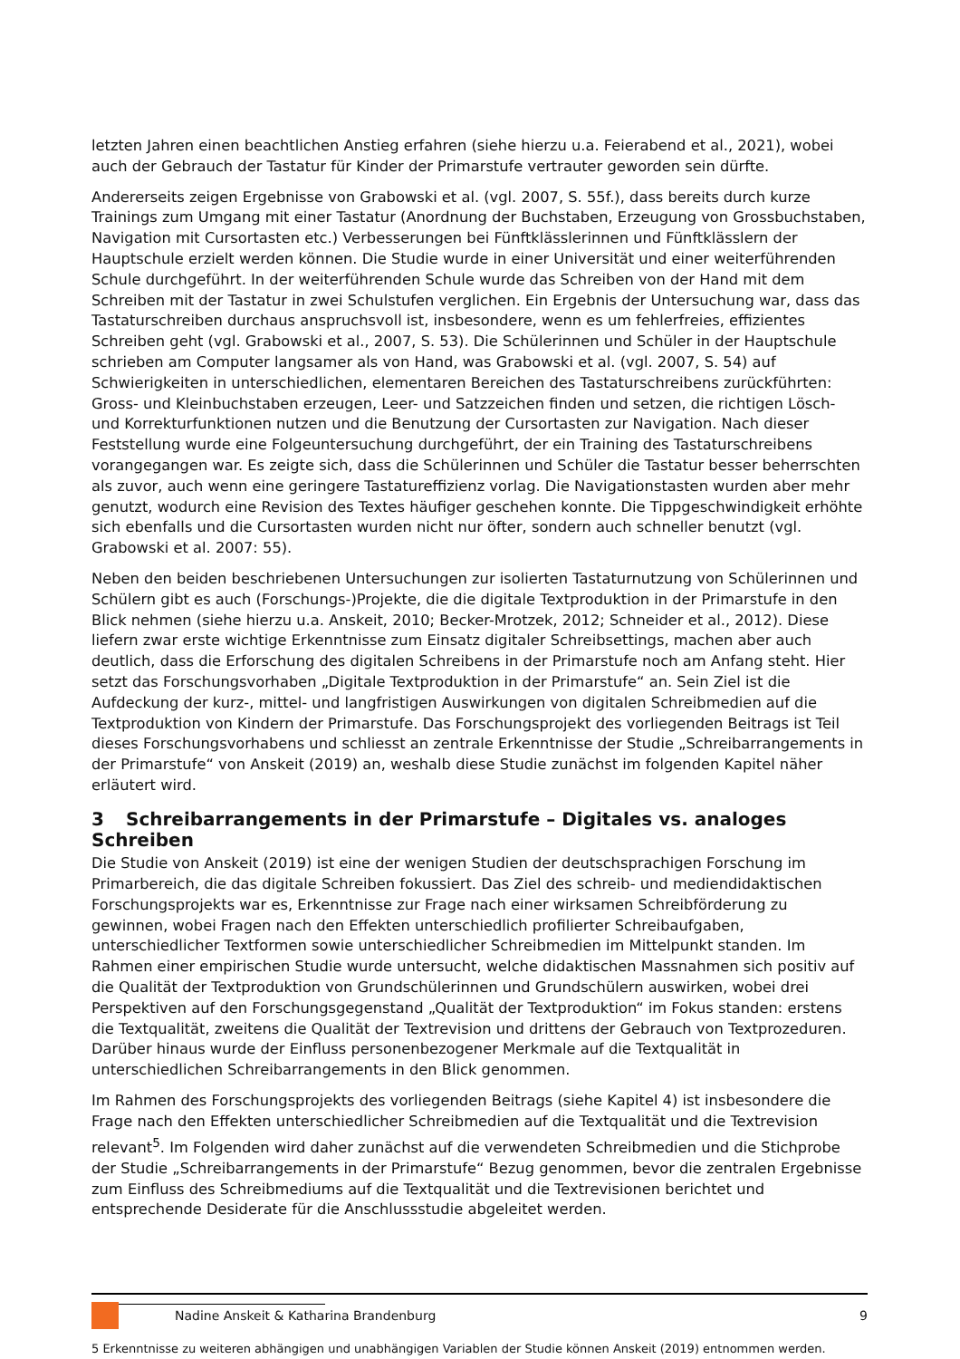letzten Jahren einen beachtlichen Anstieg erfahren (siehe hierzu u.a. Feierabend et al., 2021), wobei auch der Gebrauch der Tastatur für Kinder der Primarstufe vertrauter geworden sein dürfte.
Andererseits zeigen Ergebnisse von Grabowski et al. (vgl. 2007, S. 55f.), dass bereits durch kurze Trainings zum Umgang mit einer Tastatur (Anordnung der Buchstaben, Erzeugung von Grossbuchstaben, Navigation mit Cursortasten etc.) Verbesserungen bei Fünftklässlerinnen und Fünftklässlern der Hauptschule erzielt werden können. Die Studie wurde in einer Universität und einer weiterführenden Schule durchgeführt. In der weiterführenden Schule wurde das Schreiben von der Hand mit dem Schreiben mit der Tastatur in zwei Schulstufen verglichen. Ein Ergebnis der Untersuchung war, dass das Tastaturschreiben durchaus anspruchsvoll ist, insbesondere, wenn es um fehlerfreies, effizientes Schreiben geht (vgl. Grabowski et al., 2007, S. 53). Die Schülerinnen und Schüler in der Hauptschule schrieben am Computer langsamer als von Hand, was Grabowski et al. (vgl. 2007, S. 54) auf Schwierigkeiten in unterschiedlichen, elementaren Bereichen des Tastaturschreibens zurückführten: Gross- und Kleinbuchstaben erzeugen, Leer- und Satzzeichen finden und setzen, die richtigen Lösch- und Korrekturfunktionen nutzen und die Benutzung der Cursortasten zur Navigation. Nach dieser Feststellung wurde eine Folgeuntersuchung durchgeführt, der ein Training des Tastaturschreibens vorangegangen war. Es zeigte sich, dass die Schülerinnen und Schüler die Tastatur besser beherrschten als zuvor, auch wenn eine geringere Tastatureffizienz vorlag. Die Navigationstasten wurden aber mehr genutzt, wodurch eine Revision des Textes häufiger geschehen konnte. Die Tippgeschwindigkeit erhöhte sich ebenfalls und die Cursortasten wurden nicht nur öfter, sondern auch schneller benutzt (vgl. Grabowski et al. 2007: 55).
Neben den beiden beschriebenen Untersuchungen zur isolierten Tastaturnutzung von Schülerinnen und Schülern gibt es auch (Forschungs-)Projekte, die die digitale Textproduktion in der Primarstufe in den Blick nehmen (siehe hierzu u.a. Anskeit, 2010; Becker-Mrotzek, 2012; Schneider et al., 2012). Diese liefern zwar erste wichtige Erkenntnisse zum Einsatz digitaler Schreibsettings, machen aber auch deutlich, dass die Erforschung des digitalen Schreibens in der Primarstufe noch am Anfang steht. Hier setzt das Forschungsvorhaben „Digitale Textproduktion in der Primarstufe“ an. Sein Ziel ist die Aufdeckung der kurz-, mittel- und langfristigen Auswirkungen von digitalen Schreibmedien auf die Textproduktion von Kindern der Primarstufe. Das Forschungsprojekt des vorliegenden Beitrags ist Teil dieses Forschungsvorhabens und schliesst an zentrale Erkenntnisse der Studie „Schreibarrangements in der Primarstufe“ von Anskeit (2019) an, weshalb diese Studie zunächst im folgenden Kapitel näher erläutert wird.
3 Schreibarrangements in der Primarstufe – Digitales vs. analoges Schreiben
Die Studie von Anskeit (2019) ist eine der wenigen Studien der deutschsprachigen Forschung im Primarbereich, die das digitale Schreiben fokussiert. Das Ziel des schreib- und mediendidaktischen Forschungsprojekts war es, Erkenntnisse zur Frage nach einer wirksamen Schreibförderung zu gewinnen, wobei Fragen nach den Effekten unterschiedlich profilierter Schreibaufgaben, unterschiedlicher Textformen sowie unterschiedlicher Schreibmedien im Mittelpunkt standen. Im Rahmen einer empirischen Studie wurde untersucht, welche didaktischen Massnahmen sich positiv auf die Qualität der Textproduktion von Grundschülerinnen und Grundschülern auswirken, wobei drei Perspektiven auf den Forschungsgegenstand „Qualität der Textproduktion“ im Fokus standen: erstens die Textqualität, zweitens die Qualität der Textrevision und drittens der Gebrauch von Textprozeduren. Darüber hinaus wurde der Einfluss personenbezogener Merkmale auf die Textqualität in unterschiedlichen Schreibarrangements in den Blick genommen.
Im Rahmen des Forschungsprojekts des vorliegenden Beitrags (siehe Kapitel 4) ist insbesondere die Frage nach den Effekten unterschiedlicher Schreibmedien auf die Textqualität und die Textrevision relevant<sup>5</sup>. Im Folgenden wird daher zunächst auf die verwendeten Schreibmedien und die Stichprobe der Studie „Schreibarrangements in der Primarstufe“ Bezug genommen, bevor die zentralen Ergebnisse zum Einfluss des Schreibmediums auf die Textqualität und die Textrevisionen berichtet und entsprechende Desiderate für die Anschlussstudie abgeleitet werden.
5 Erkenntnisse zu weiteren abhängigen und unabhängigen Variablen der Studie können Anskeit (2019) entnommen werden.
Nadine Anskeit & Katharina Brandenburg
9